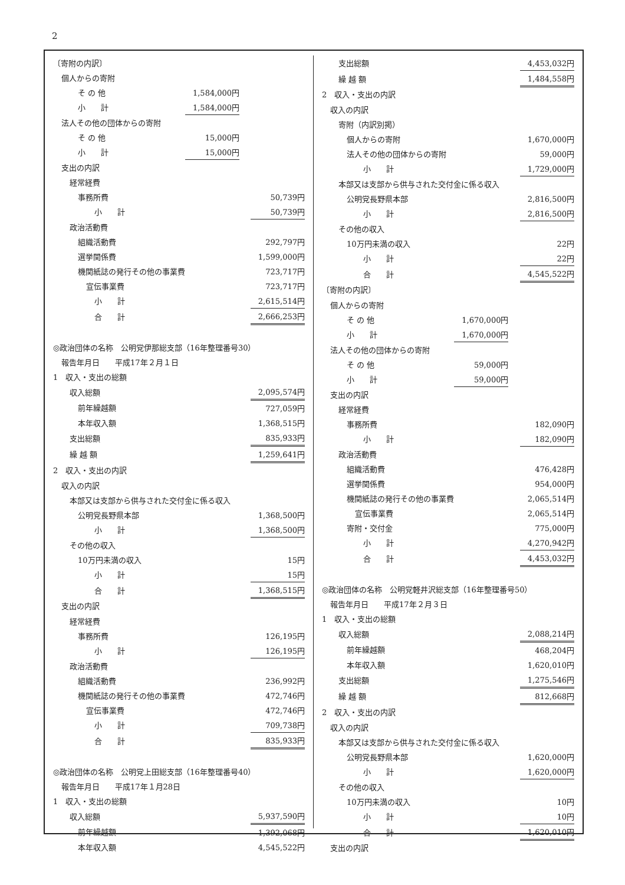2
| 〔寄附の内訳〕 | | | |
| 個人からの寄附 | | | |
| そ の 他 | 1,584,000円 | | |
| 小 計 | 1,584,000円 | | |
| 法人その他の団体からの寄附 | | | |
| そ の 他 | 15,000円 | | |
| 小 計 | 15,000円 | | |
| 支出の内訳 | | | |
| 経常経費 | | | |
| 事務所費 | | | 50,739円 |
| 小 計 | | | 50,739円 |
| 政治活動費 | | | |
| 組織活動費 | | | 292,797円 |
| 選挙関係費 | | | 1,599,000円 |
| 機関紙誌の発行その他の事業費 | | | 723,717円 |
| 宣伝事業費 | | | 723,717円 |
| 小 計 | | | 2,615,514円 |
| 合 計 | | | 2,666,253円 |
| ◎政治団体の名称 公明党伊那総支部（16年整理番号30） | | | |
| 報告年月日 平成17年２月１日 | | | |
| 1 収入・支出の総額 | | | |
| 収入総額 | | | 2,095,574円 |
| 前年繰越額 | | | 727,059円 |
| 本年収入額 | | | 1,368,515円 |
| 支出総額 | | | 835,933円 |
| 繰 越 額 | | | 1,259,641円 |
| 2 収入・支出の内訳 | | | |
| 収入の内訳 | | | |
| 本部又は支部から供与された交付金に係る収入 | | | |
| 公明党長野県本部 | | | 1,368,500円 |
| 小 計 | | | 1,368,500円 |
| その他の収入 | | | |
| 10万円未満の収入 | | | 15円 |
| 小 計 | | | 15円 |
| 合 計 | | | 1,368,515円 |
| 支出の内訳 | | | |
| 経常経費 | | | |
| 事務所費 | | | 126,195円 |
| 小 計 | | | 126,195円 |
| 政治活動費 | | | |
| 組織活動費 | | | 236,992円 |
| 機関紙誌の発行その他の事業費 | | | 472,746円 |
| 宣伝事業費 | | | 472,746円 |
| 小 計 | | | 709,738円 |
| 合 計 | | | 835,933円 |
| ◎政治団体の名称 公明党上田総支部（16年整理番号40） | | | |
| 報告年月日 平成17年１月28日 | | | |
| 1 収入・支出の総額 | | | |
| 収入総額 | | | 5,937,590円 |
| 前年繰越額 | | | 1,392,068円 |
| 本年収入額 | | | 4,545,522円 |
| 支出総額 | | | 4,453,032円 |
| 繰 越 額 | | | 1,484,558円 |
| 2 収入・支出の内訳 | | | |
| 収入の内訳 | | | |
| 寄附（内訳別掲） | | | |
| 個人からの寄附 | | | 1,670,000円 |
| 法人その他の団体からの寄附 | | | 59,000円 |
| 小 計 | | | 1,729,000円 |
| 本部又は支部から供与された交付金に係る収入 | | | |
| 公明党長野県本部 | | | 2,816,500円 |
| 小 計 | | | 2,816,500円 |
| その他の収入 | | | |
| 10万円未満の収入 | | | 22円 |
| 小 計 | | | 22円 |
| 合 計 | | | 4,545,522円 |
| 〔寄附の内訳〕 | | | |
| 個人からの寄附 | | | |
| そ の 他 | 1,670,000円 | | |
| 小 計 | 1,670,000円 | | |
| 法人その他の団体からの寄附 | | | |
| そ の 他 | 59,000円 | | |
| 小 計 | 59,000円 | | |
| 支出の内訳 | | | |
| 経常経費 | | | |
| 事務所費 | | | 182,090円 |
| 小 計 | | | 182,090円 |
| 政治活動費 | | | |
| 組織活動費 | | | 476,428円 |
| 選挙関係費 | | | 954,000円 |
| 機関紙誌の発行その他の事業費 | | | 2,065,514円 |
| 宣伝事業費 | | | 2,065,514円 |
| 寄附・交付金 | | | 775,000円 |
| 小 計 | | | 4,270,942円 |
| 合 計 | | | 4,453,032円 |
| ◎政治団体の名称 公明党軽井沢総支部（16年整理番号50） | | | |
| 報告年月日 平成17年２月３日 | | | |
| 1 収入・支出の総額 | | | |
| 収入総額 | | | 2,088,214円 |
| 前年繰越額 | | | 468,204円 |
| 本年収入額 | | | 1,620,010円 |
| 支出総額 | | | 1,275,546円 |
| 繰 越 額 | | | 812,668円 |
| 2 収入・支出の内訳 | | | |
| 収入の内訳 | | | |
| 本部又は支部から供与された交付金に係る収入 | | | |
| 公明党長野県本部 | | | 1,620,000円 |
| 小 計 | | | 1,620,000円 |
| その他の収入 | | | |
| 10万円未満の収入 | | | 10円 |
| 小 計 | | | 10円 |
| 合 計 | | | 1,620,010円 |
| 支出の内訳 | | | |